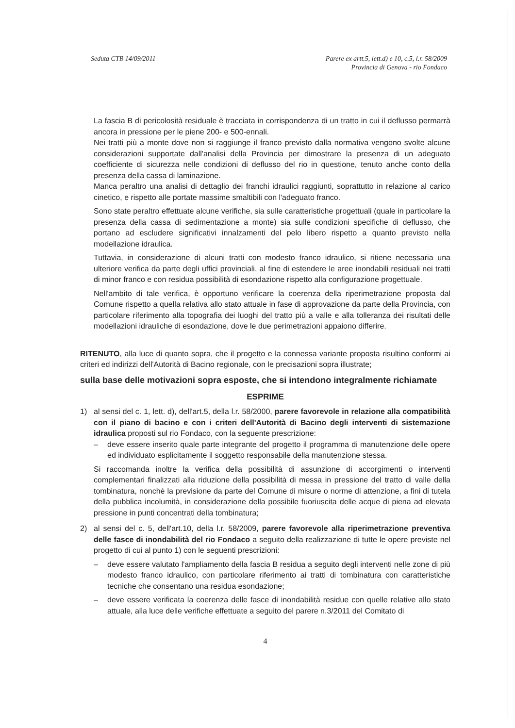Seduta CTB 14/09/2011 Parere ex artt.5, lett.d) e 10, c.5, l.r. 58/2009
Provincia di Genova - rio Fondaco
La fascia B di pericolosità residuale è tracciata in corrispondenza di un tratto in cui il deflusso permarrà ancora in pressione per le piene 200- e 500-ennali.
Nei tratti più a monte dove non si raggiunge il franco previsto dalla normativa vengono svolte alcune considerazioni supportate dall'analisi della Provincia per dimostrare la presenza di un adeguato coefficiente di sicurezza nelle condizioni di deflusso del rio in questione, tenuto anche conto della presenza della cassa di laminazione.
Manca peraltro una analisi di dettaglio dei franchi idraulici raggiunti, soprattutto in relazione al carico cinetico, e rispetto alle portate massime smaltibili con l'adeguato franco.
Sono state peraltro effettuate alcune verifiche, sia sulle caratteristiche progettuali (quale in particolare la presenza della cassa di sedimentazione a monte) sia sulle condizioni specifiche di deflusso, che portano ad escludere significativi innalzamenti del pelo libero rispetto a quanto previsto nella modellazione idraulica.
Tuttavia, in considerazione di alcuni tratti con modesto franco idraulico, si ritiene necessaria una ulteriore verifica da parte degli uffici provinciali, al fine di estendere le aree inondabili residuali nei tratti di minor franco e con residua possibilità di esondazione rispetto alla configurazione progettuale.
Nell'ambito di tale verifica, è opportuno verificare la coerenza della riperimetrazione proposta dal Comune rispetto a quella relativa allo stato attuale in fase di approvazione da parte della Provincia, con particolare riferimento alla topografia dei luoghi del tratto più a valle e alla tolleranza dei risultati delle modellazioni idrauliche di esondazione, dove le due perimetrazioni appaiono differire.
RITENUTO, alla luce di quanto sopra, che il progetto e la connessa variante proposta risultino conformi ai criteri ed indirizzi dell'Autorità di Bacino regionale, con le precisazioni sopra illustrate;
sulla base delle motivazioni sopra esposte, che si intendono integralmente richiamate
ESPRIME
1) al sensi del c. 1, lett. d), dell'art.5, della l.r. 58/2000, parere favorevole in relazione alla compatibilità con il piano di bacino e con i criteri dell'Autorità di Bacino degli interventi di sistemazione idraulica proposti sul rio Fondaco, con la seguente prescrizione:
– deve essere inserito quale parte integrante del progetto il programma di manutenzione delle opere ed individuato esplicitamente il soggetto responsabile della manutenzione stessa.
Si raccomanda inoltre la verifica della possibilità di assunzione di accorgimenti o interventi complementari finalizzati alla riduzione della possibilità di messa in pressione del tratto di valle della tombinatura, nonché la previsione da parte del Comune di misure o norme di attenzione, a fini di tutela della pubblica incolumità, in considerazione della possibile fuoriuscita delle acque di piena ad elevata pressione in punti concentrati della tombinatura;
2) al sensi del c. 5, dell'art.10, della l.r. 58/2009, parere favorevole alla riperimetrazione preventiva delle fasce di inondabilità del rio Fondaco a seguito della realizzazione di tutte le opere previste nel progetto di cui al punto 1) con le seguenti prescrizioni:
– deve essere valutato l'ampliamento della fascia B residua a seguito degli interventi nelle zone di più modesto franco idraulico, con particolare riferimento ai tratti di tombinatura con caratteristiche tecniche che consentano una residua esondazione;
– deve essere verificata la coerenza delle fasce di inondabilità residue con quelle relative allo stato attuale, alla luce delle verifiche effettuate a seguito del parere n.3/2011 del Comitato di
4